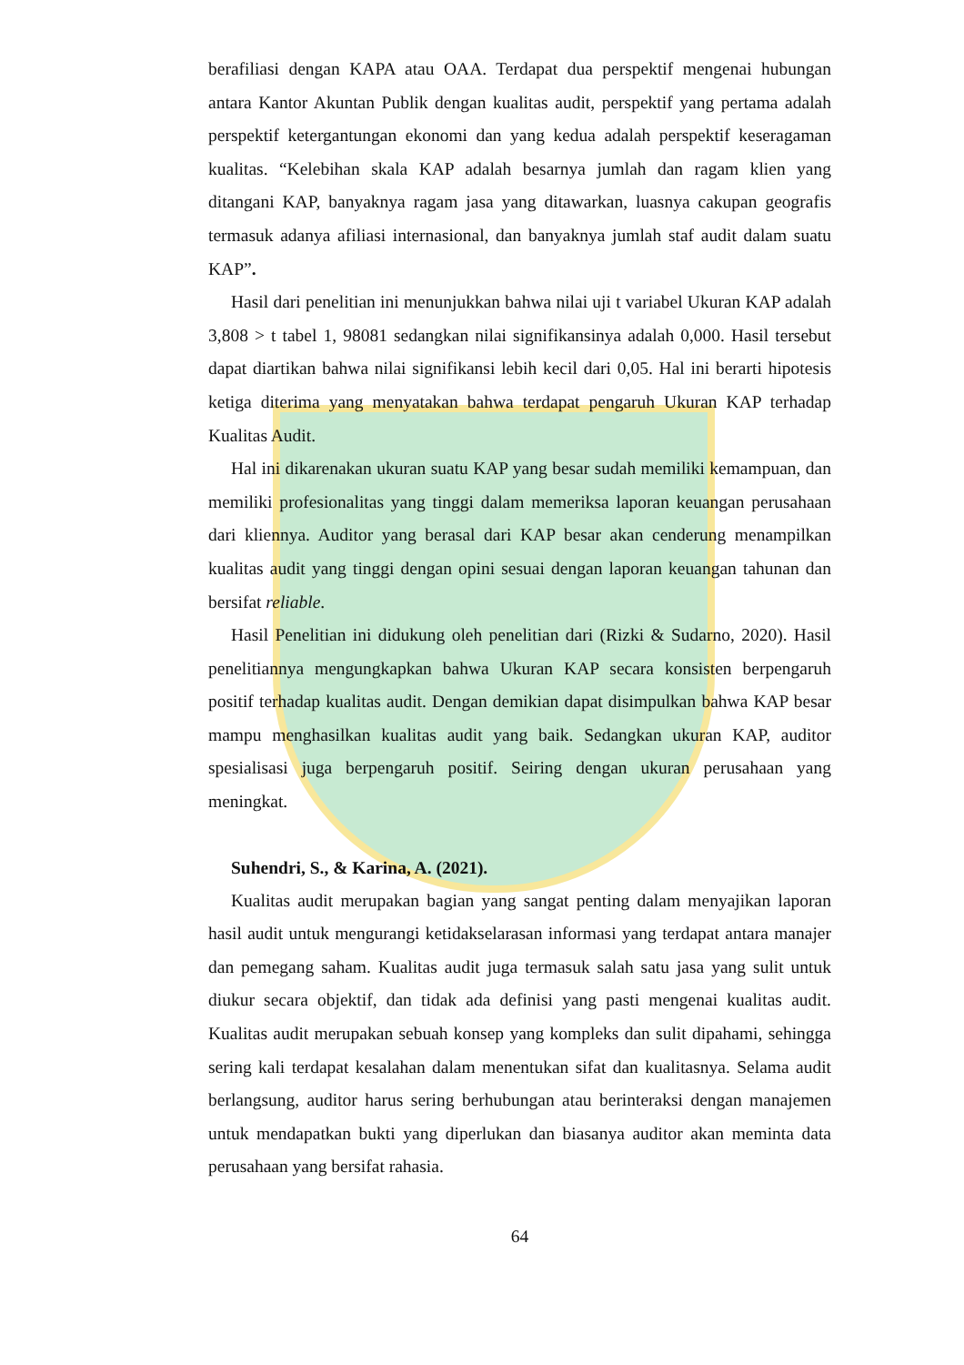berafiliasi dengan KAPA atau OAA. Terdapat dua perspektif mengenai hubungan antara Kantor Akuntan Publik dengan kualitas audit, perspektif yang pertama adalah perspektif ketergantungan ekonomi dan yang kedua adalah perspektif keseragaman kualitas. “Kelebihan skala KAP adalah besarnya jumlah dan ragam klien yang ditangani KAP, banyaknya ragam jasa yang ditawarkan, luasnya cakupan geografis termasuk adanya afiliasi internasional, dan banyaknya jumlah staf audit dalam suatu KAP”.
Hasil dari penelitian ini menunjukkan bahwa nilai uji t variabel Ukuran KAP adalah 3,808 > t tabel 1, 98081 sedangkan nilai signifikansinya adalah 0,000. Hasil tersebut dapat diartikan bahwa nilai signifikansi lebih kecil dari 0,05. Hal ini berarti hipotesis ketiga diterima yang menyatakan bahwa terdapat pengaruh Ukuran KAP terhadap Kualitas Audit.
Hal ini dikarenakan ukuran suatu KAP yang besar sudah memiliki kemampuan, dan memiliki profesionalitas yang tinggi dalam memeriksa laporan keuangan perusahaan dari kliennya. Auditor yang berasal dari KAP besar akan cenderung menampilkan kualitas audit yang tinggi dengan opini sesuai dengan laporan keuangan tahunan dan bersifat reliable.
Hasil Penelitian ini didukung oleh penelitian dari (Rizki & Sudarno, 2020). Hasil penelitiannya mengungkapkan bahwa Ukuran KAP secara konsisten berpengaruh positif terhadap kualitas audit. Dengan demikian dapat disimpulkan bahwa KAP besar mampu menghasilkan kualitas audit yang baik. Sedangkan ukuran KAP, auditor spesialisasi juga berpengaruh positif. Seiring dengan ukuran perusahaan yang meningkat.
Suhendri, S., & Karina, A. (2021).
Kualitas audit merupakan bagian yang sangat penting dalam menyajikan laporan hasil audit untuk mengurangi ketidakselarasan informasi yang terdapat antara manajer dan pemegang saham. Kualitas audit juga termasuk salah satu jasa yang sulit untuk diukur secara objektif, dan tidak ada definisi yang pasti mengenai kualitas audit. Kualitas audit merupakan sebuah konsep yang kompleks dan sulit dipahami, sehingga sering kali terdapat kesalahan dalam menentukan sifat dan kualitasnya. Selama audit berlangsung, auditor harus sering berhubungan atau berinteraksi dengan manajemen untuk mendapatkan bukti yang diperlukan dan biasanya auditor akan meminta data perusahaan yang bersifat rahasia.
64